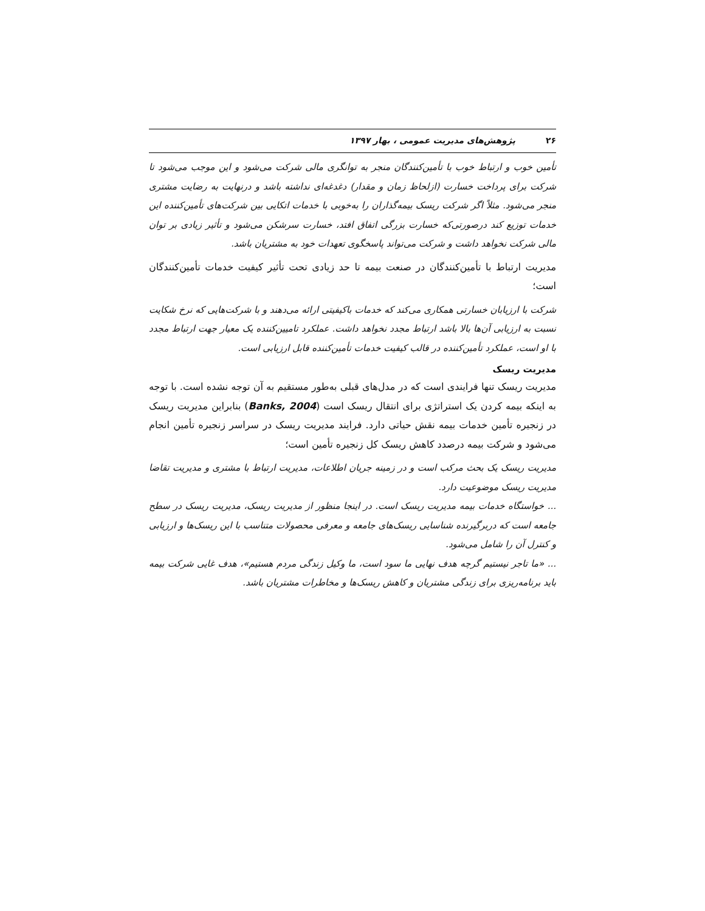۲۶ پژوهش‌های مدیریت عمومی ، بهار ۱۳۹۷
تأمین خوب و ارتباط خوب با تأمین‌کنندگان منجر به توانگری مالی شرکت می‌شود و این موجب می‌شود تا شرکت برای پرداخت خسارت (ازلحاظ زمان و مقدار) دغدغه‌ای نداشته باشد و درنهایت به رضایت مشتری منجر می‌شود. مثلاً اگر شرکت ریسک بیمه‌گذاران را به‌خوبی با خدمات اتکایی بین شرکت‌های تأمین‌کننده این خدمات توزیع کند درصورتی‌که خسارت بزرگی اتفاق افتد، خسارت سرشکن می‌شود و تأثیر زیادی بر توان مالی شرکت نخواهد داشت و شرکت می‌تواند پاسخگوی تعهدات خود به مشتریان باشد.
مدیریت ارتباط با تأمین‌کنندگان در صنعت بیمه تا حد زیادی تحت تأثیر کیفیت خدمات تأمین‌کنندگان است؛
شرکت با ارزیابان خسارتی همکاری می‌کند که خدمات باکیفیتی ارائه می‌دهند و با شرکت‌هایی که نرخ شکایت نسبت به ارزیابی آن‌ها بالا باشد ارتباط مجدد نخواهد داشت. عملکرد تامیین‌کننده یک معیار جهت ارتباط مجدد با او است، عملکرد تأمین‌کننده در قالب کیفیت خدمات تأمین‌کننده قابل ارزیابی است.
مدیریت ریسک
مدیریت ریسک تنها فرایندی است که در مدل‌های قبلی به‌طور مستقیم به آن توجه نشده است. با توجه به اینکه بیمه کردن یک استراتژی برای انتقال ریسک است (Banks, 2004) بنابراین مدیریت ریسک در زنجیره تأمین خدمات بیمه نقش حیاتی دارد. فرایند مدیریت ریسک در سراسر زنجیره تأمین انجام می‌شود و شرکت بیمه درصدد کاهش ریسک کل زنجیره تأمین است؛
مدیریت ریسک یک بحث مرکب است و در زمینه جریان اطلاعات، مدیریت ارتباط با مشتری و مدیریت تقاضا مدیریت ریسک موضوعیت دارد.
... خواستگاه خدمات بیمه مدیریت ریسک است. در اینجا منظور از مدیریت ریسک، مدیریت ریسک در سطح جامعه است که دربرگیرنده شناسایی ریسک‌های جامعه و معرفی محصولات متناسب با این ریسک‌ها و ارزیابی و کنترل آن را شامل می‌شود.
... «ما تاجر نیستیم گرچه هدف نهایی ما سود است، ما وکیل زندگی مردم هستیم»، هدف غایی شرکت بیمه باید برنامه‌ریزی برای زندگی مشتریان و کاهش ریسک‌ها و مخاطرات مشتریان باشد.